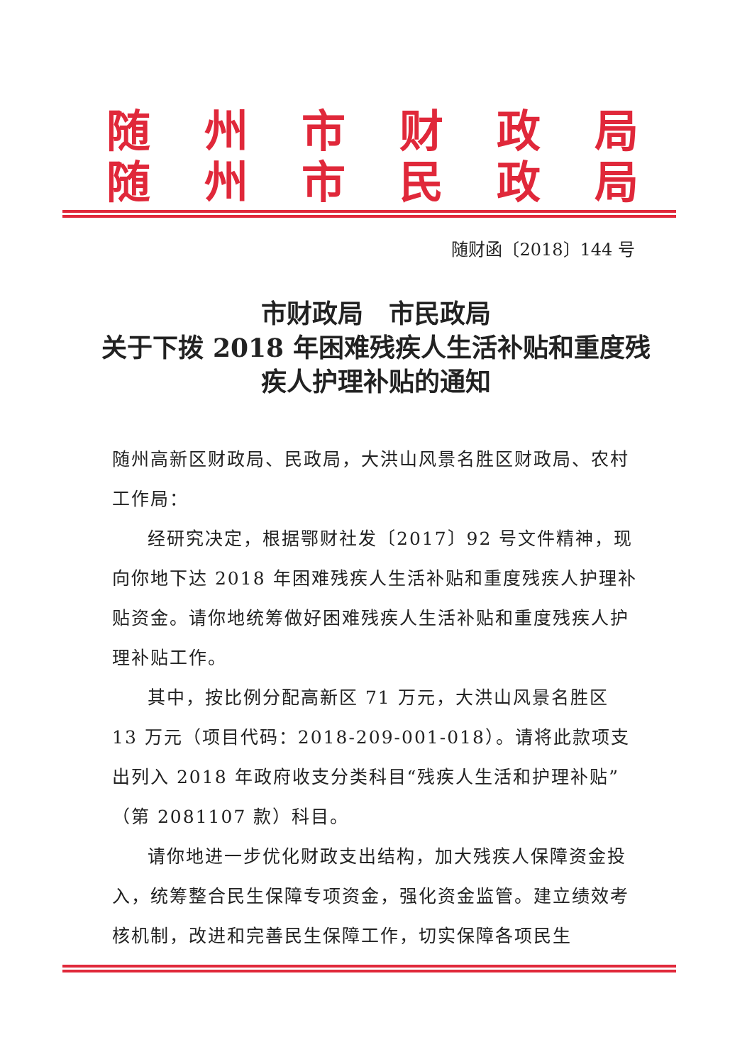随州市财政局
随州市民政局
随财函〔2018〕144 号
市财政局　市民政局
关于下拨 2018 年困难残疾人生活补贴和重度残疾人护理补贴的通知
随州高新区财政局、民政局，大洪山风景名胜区财政局、农村工作局：
经研究决定，根据鄂财社发〔2017〕92 号文件精神，现向你地下达 2018 年困难残疾人生活补贴和重度残疾人护理补贴资金。请你地统筹做好困难残疾人生活补贴和重度残疾人护理补贴工作。
其中，按比例分配高新区 71 万元，大洪山风景名胜区 13 万元（项目代码：2018-209-001-018）。请将此款项支出列入 2018 年政府收支分类科目“残疾人生活和护理补贴”（第 2081107 款）科目。
请你地进一步优化财政支出结构，加大残疾人保障资金投入，统筹整合民生保障专项资金，强化资金监管。建立绩效考核机制，改进和完善民生保障工作，切实保障各项民生